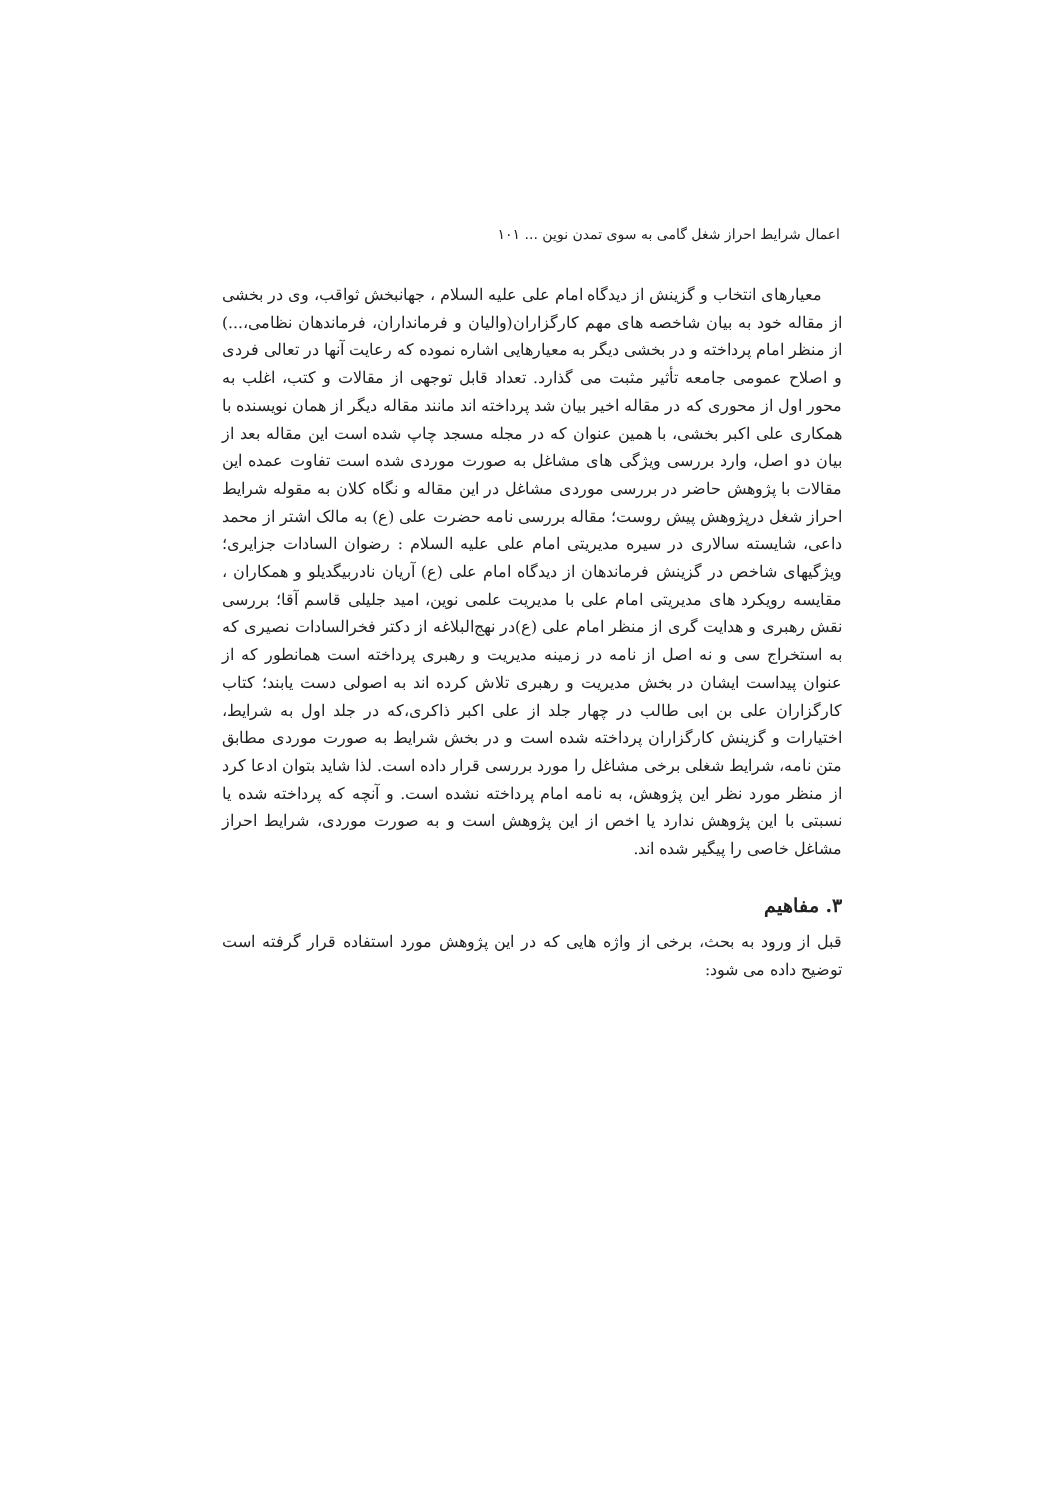اعمال شرایط احراز شغل گامی به سوی تمدن نوین ... ۱۰۱
معیارهای انتخاب و گزینش از دیدگاه امام علی علیه السلام ، جهانبخش ثواقب، وی در بخشی از مقاله خود به بیان شاخصه های مهم کارگزاران(والیان و فرمانداران، فرماندهان نظامی،...) از منظر امام پرداخته و در بخشی دیگر به معیارهایی اشاره نموده که رعایت آنها در تعالی فردی و اصلاح عمومی جامعه تأثیر مثبت می گذارد. تعداد قابل توجهی از مقالات و کتب، اغلب به محور اول از محوری که در مقاله اخیر بیان شد پرداخته اند مانند مقاله دیگر از همان نویسنده با همکاری علی اکبر بخشی، با همین عنوان که در مجله مسجد چاپ شده است این مقاله بعد از بیان دو اصل، وارد بررسی ویژگی های مشاغل به صورت موردی شده است تفاوت عمده این مقالات با پژوهش حاضر در بررسی موردی مشاغل در این مقاله و نگاه کلان به مقوله شرایط احراز شغل درپژوهش پیش روست؛ مقاله بررسی نامه حضرت علی (ع) به مالک اشتر از محمد داعی، شایسته سالاری در سیره مدیریتی امام علی علیه السلام : رضوان السادات جزایری؛ ویژگیهای شاخص در گزینش فرماندهان از دیدگاه امام علی (ع) آریان نادربیگدیلو و همکاران ، مقایسه رویکرد های مدیریتی امام علی با مدیریت علمی نوین، امید جلیلی قاسم آقا؛ بررسی نقش رهبری و هدایت گری از منظر امام علی (ع)در نهج‌البلاغه از دکتر فخرالسادات نصیری که به استخراج سی و نه اصل از نامه در زمینه مدیریت و رهبری پرداخته است همانطور که از عنوان پیداست ایشان در بخش مدیریت و رهبری تلاش کرده اند به اصولی دست یابند؛ کتاب کارگزاران علی بن ابی طالب در چهار جلد از علی اکبر ذاکری،که در جلد اول به شرایط، اختیارات و گزینش کارگزاران پرداخته شده است و در بخش شرایط به صورت موردی مطابق متن نامه، شرایط شغلی برخی مشاغل را مورد بررسی قرار داده است. لذا شاید بتوان ادعا کرد از منظر مورد نظر این پژوهش، به نامه امام پرداخته نشده است. و آنچه که پرداخته شده یا نسبتی با این پژوهش ندارد یا اخص از این پژوهش است و به صورت موردی، شرایط احراز مشاغل خاصی را پیگیر شده اند.
۳. مفاهیم
قبل از ورود به بحث، برخی از واژه هایی که در این پژوهش مورد استفاده قرار گرفته است توضیح داده می شود: